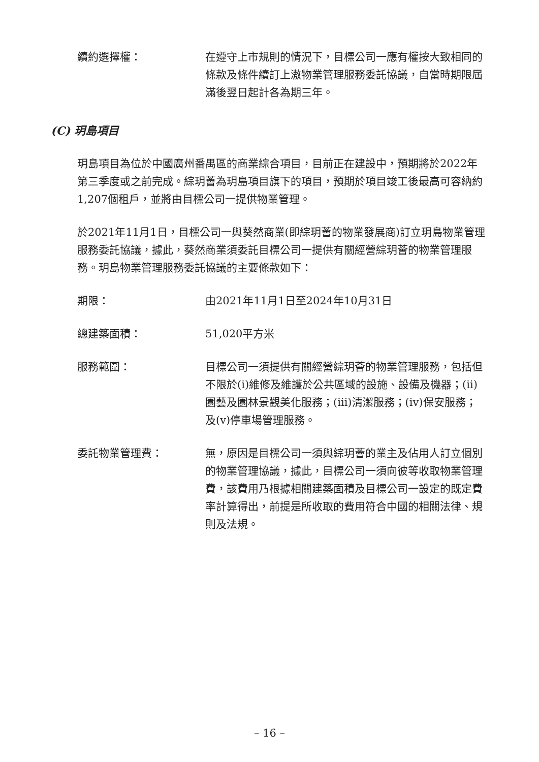續約選擇權： 在遵守上市規則的情況下，目標公司一應有權按大致相同的條款及條件續訂上滶物業管理服務委託協議，自當時期限屆滿後翌日起計各為期三年。
(C) 玥島項目
玥島項目為位於中國廣州番禺區的商業綜合項目，目前正在建設中，預期將於2022年第三季度或之前完成。綜玥薈為玥島項目旗下的項目，預期於項目竣工後最高可容納約1,207個租戶，並將由目標公司一提供物業管理。
於2021年11月1日，目標公司一與葵然商業(即綜玥薈的物業發展商)訂立玥島物業管理服務委託協議，據此，葵然商業須委託目標公司一提供有關經營綜玥薈的物業管理服務。玥島物業管理服務委託協議的主要條款如下：
期限： 由2021年11月1日至2024年10月31日
總建築面積： 51,020平方米
服務範圍： 目標公司一須提供有關經營綜玥薈的物業管理服務，包括但不限於(i)維修及維護於公共區域的設施、設備及機器；(ii)園藝及園林景觀美化服務；(iii)清潔服務；(iv)保安服務；及(v)停車場管理服務。
委託物業管理費： 無，原因是目標公司一須與綜玥薈的業主及佔用人訂立個別的物業管理協議，據此，目標公司一須向彼等收取物業管理費，該費用乃根據相關建築面積及目標公司一設定的既定費率計算得出，前提是所收取的費用符合中國的相關法律、規則及法規。
– 16 –